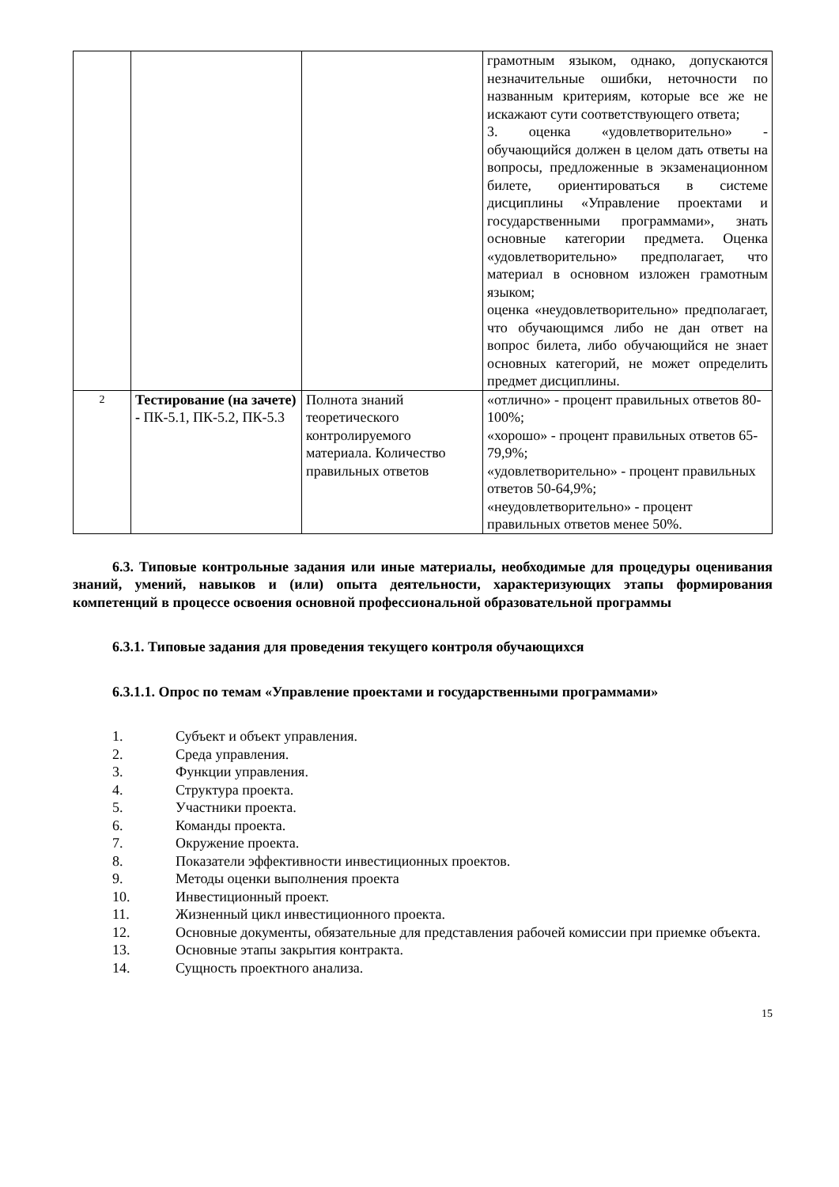| | | | грамотным языком, однако, допускаются незначительные ошибки, неточности по названным критериям, которые все же не искажают сути соответствующего ответа; 3. оценка «удовлетворительно» - обучающийся должен в целом дать ответы на вопросы, предложенные в экзаменационном билете, ориентироваться в системе дисциплины «Управление проектами и государственными программами», знать основные категории предмета. Оценка «удовлетворительно» предполагает, что материал в основном изложен грамотным языком; оценка «неудовлетворительно» предполагает, что обучающимся либо не дан ответ на вопрос билета, либо обучающийся не знает основных категорий, не может определить предмет дисциплины. |
| 2 | Тестирование (на зачете) - ПК-5.1, ПК-5.2, ПК-5.3 | Полнота знаний теоретического контролируемого материала. Количество правильных ответов | «отлично» - процент правильных ответов 80-100%; «хорошо» - процент правильных ответов 65-79,9%; «удовлетворительно» - процент правильных ответов 50-64,9%; «неудовлетворительно» - процент правильных ответов менее 50%. |
6.3. Типовые контрольные задания или иные материалы, необходимые для процедуры оценивания знаний, умений, навыков и (или) опыта деятельности, характеризующих этапы формирования компетенций в процессе освоения основной профессиональной образовательной программы
6.3.1. Типовые задания для проведения текущего контроля обучающихся
6.3.1.1. Опрос по темам «Управление проектами и государственными программами»
1. Субъект и объект управления.
2. Среда управления.
3. Функции управления.
4. Структура проекта.
5. Участники проекта.
6. Команды проекта.
7. Окружение проекта.
8. Показатели эффективности инвестиционных проектов.
9. Методы оценки выполнения проекта
10. Инвестиционный проект.
11. Жизненный цикл инвестиционного проекта.
12. Основные документы, обязательные для представления рабочей комиссии при приемке объекта.
13. Основные этапы закрытия контракта.
14. Сущность проектного анализа.
15